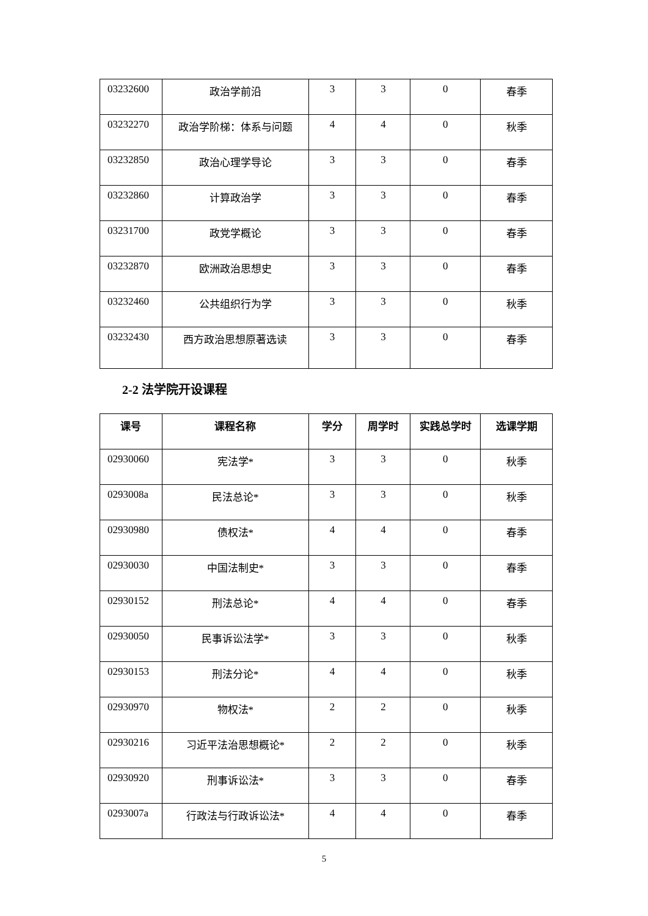| 03232600 | 政治学前沿 | 3 | 3 | 0 | 春季 |
| 03232270 | 政治学阶梯：体系与问题 | 4 | 4 | 0 | 秋季 |
| 03232850 | 政治心理学导论 | 3 | 3 | 0 | 春季 |
| 03232860 | 计算政治学 | 3 | 3 | 0 | 春季 |
| 03231700 | 政党学概论 | 3 | 3 | 0 | 春季 |
| 03232870 | 欧洲政治思想史 | 3 | 3 | 0 | 春季 |
| 03232460 | 公共组织行为学 | 3 | 3 | 0 | 秋季 |
| 03232430 | 西方政治思想原著选读 | 3 | 3 | 0 | 春季 |
2-2 法学院开设课程
| 课号 | 课程名称 | 学分 | 周学时 | 实践总学时 | 选课学期 |
| --- | --- | --- | --- | --- | --- |
| 02930060 | 宪法学* | 3 | 3 | 0 | 秋季 |
| 0293008a | 民法总论* | 3 | 3 | 0 | 秋季 |
| 02930980 | 债权法* | 4 | 4 | 0 | 春季 |
| 02930030 | 中国法制史* | 3 | 3 | 0 | 春季 |
| 02930152 | 刑法总论* | 4 | 4 | 0 | 春季 |
| 02930050 | 民事诉讼法学* | 3 | 3 | 0 | 秋季 |
| 02930153 | 刑法分论* | 4 | 4 | 0 | 秋季 |
| 02930970 | 物权法* | 2 | 2 | 0 | 秋季 |
| 02930216 | 习近平法治思想概论* | 2 | 2 | 0 | 秋季 |
| 02930920 | 刑事诉讼法* | 3 | 3 | 0 | 春季 |
| 0293007a | 行政法与行政诉讼法* | 4 | 4 | 0 | 春季 |
5